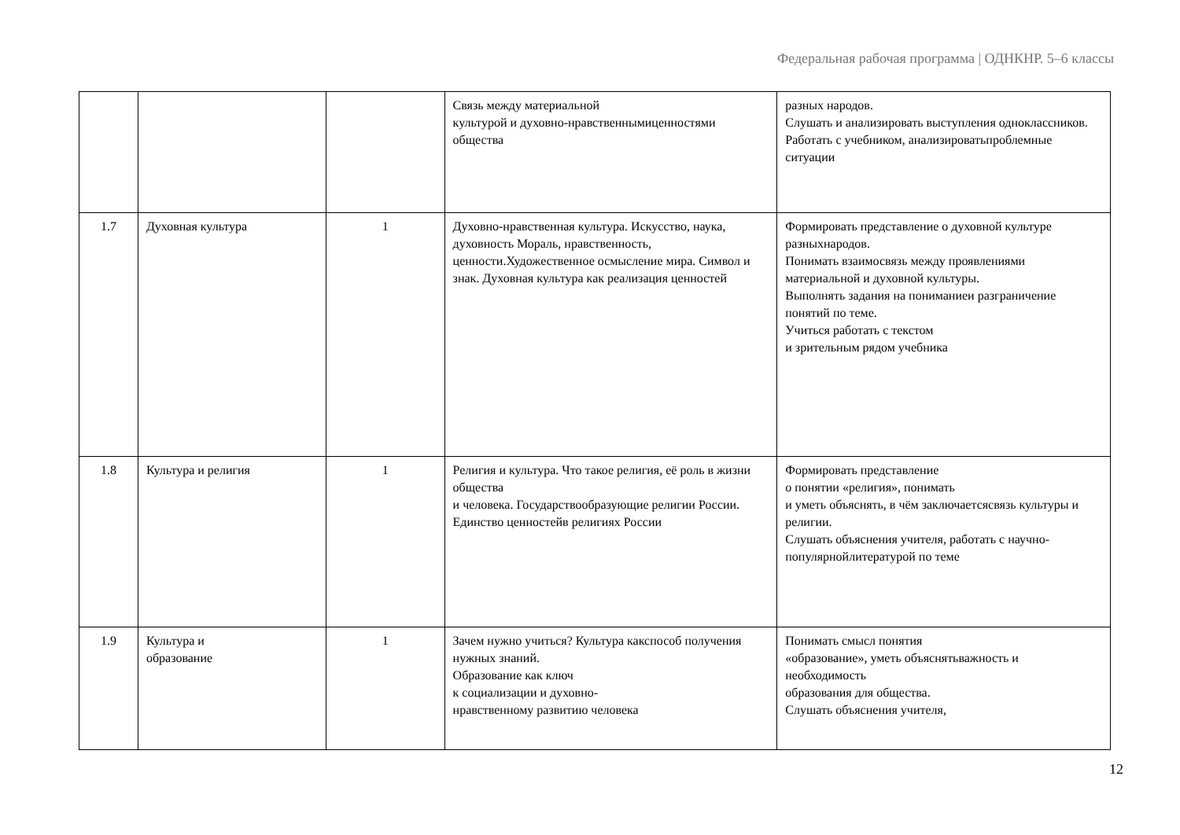Федеральная рабочая программа | ОДНКНР. 5–6 классы
| | | | Связь между материальной культурой и духовно-нравственнымиценностями общества | разных народов. Слушать и анализировать выступления одноклассников. Работать с учебником, анализироватьпроблемные ситуации |
| 1.7 | Духовная культура | 1 | Духовно-нравственная культура. Искусство, наука, духовность Мораль, нравственность, ценности.Художественное осмысление мира. Символ и знак. Духовная культура как реализация ценностей | Формировать представление о духовной культуре разныхнародов. Понимать взаимосвязь между проявлениями материальной и духовной культуры. Выполнять задания на пониманиеи разграничение понятий по теме. Учиться работать с текстом и зрительным рядом учебника |
| 1.8 | Культура и религия | 1 | Религия и культура. Что такое религия, её роль в жизни общества и человека. Государствообразующие религии России. Единство ценностейв религиях России | Формировать представление о понятии «религия», понимать и уметь объяснять, в чём заключаетсясвязь культуры и религии. Слушать объяснения учителя, работать с научно-популярнойлитературой по теме |
| 1.9 | Культура и образование | 1 | Зачем нужно учиться? Культура какспособ получения нужных знаний. Образование как ключ к социализации и духовно- нравственному развитию человека | Понимать смысл понятия «образование», уметь объяснятьважность и необходимость образования для общества. Слушать объяснения учителя, |
12